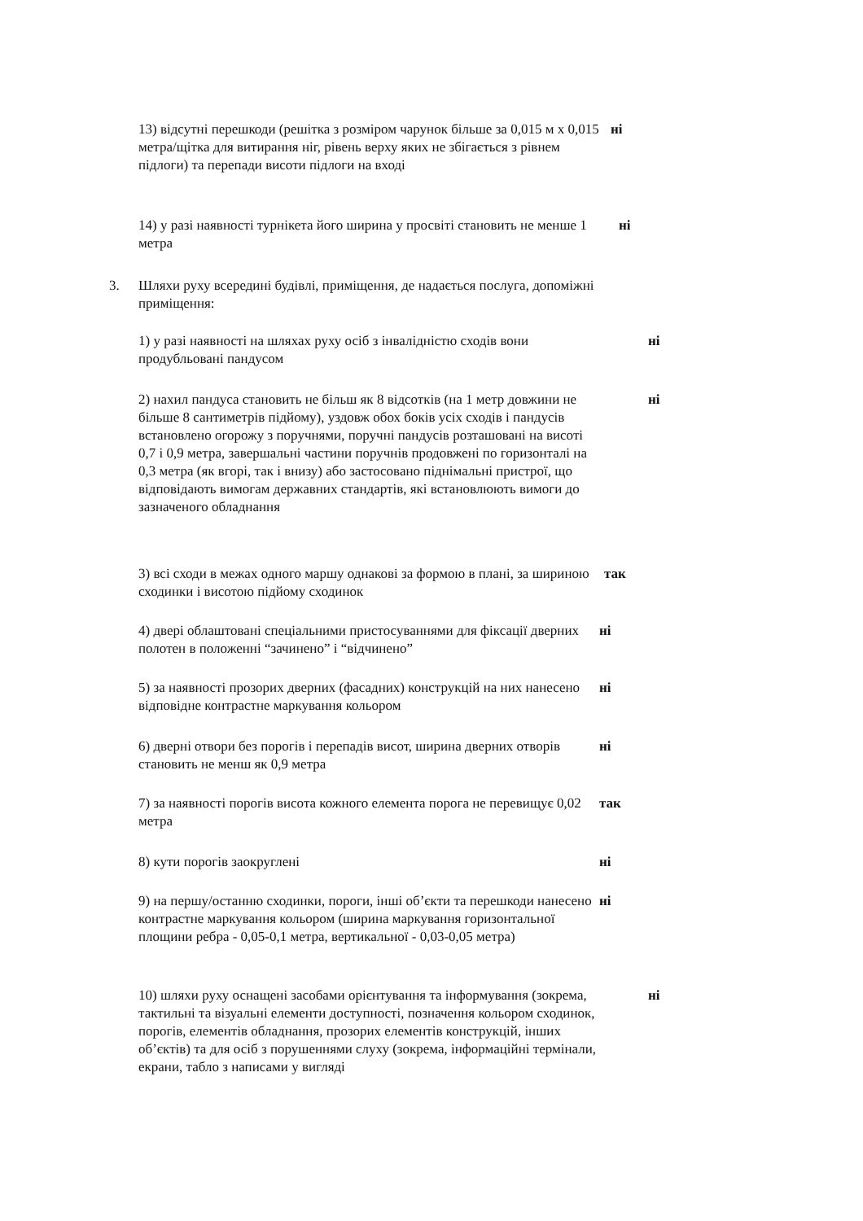13) відсутні перешкоди (решітка з розміром чарунок більше за 0,015 м х 0,015 метра/щітка для витирання ніг, рівень верху яких не збігається з рівнем підлоги) та перепади висоти підлоги на вході
ні
14) у разі наявності турнікета його ширина у просвіті становить не менше 1 метра
ні
3. Шляхи руху всередині будівлі, приміщення, де надається послуга, допоміжні приміщення:
1) у разі наявності на шляхах руху осіб з інвалідністю сходів вони продубльовані пандусом
ні
2) нахил пандуса становить не більш як 8 відсотків (на 1 метр довжини не більше 8 сантиметрів підйому), уздовж обох боків усіх сходів і пандусів встановлено огорожу з поручнями, поручні пандусів розташовані на висоті 0,7 і 0,9 метра, завершальні частини поручнів продовжені по горизонталі на 0,3 метра (як вгорі, так і внизу) або застосовано піднімальні пристрої, що відповідають вимогам державних стандартів, які встановлюють вимоги до зазначеного обладнання
ні
3) всі сходи в межах одного маршу однакові за формою в плані, за шириною сходинки і висотою підйому сходинок
так
4) двері облаштовані спеціальними пристосуваннями для фіксації дверних полотен в положенні “зачинено” і “відчинено”
ні
5) за наявності прозорих дверних (фасадних) конструкцій на них нанесено відповідне контрастне маркування кольором
ні
6) дверні отвори без порогів і перепадів висот, ширина дверних отворів становить не менш як 0,9 метра
ні
7) за наявності порогів висота кожного елемента порога не перевищує 0,02 метра
так
8) кути порогів заокруглені ні
9) на першу/останню сходинки, пороги, інші об’єкти та перешкоди нанесено контрастне маркування кольором (ширина маркування горизонтальної площини ребра - 0,05-0,1 метра, вертикальної - 0,03-0,05 метра)
ні
10) шляхи руху оснащені засобами орієнтування та інформування (зокрема, тактильні та візуальні елементи доступності, позначення кольором сходинок, порогів, елементів обладнання, прозорих елементів конструкцій, інших об’єктів) та для осіб з порушеннями слуху (зокрема, інформаційні термінали, екрани, табло з написами у вигляді
ні